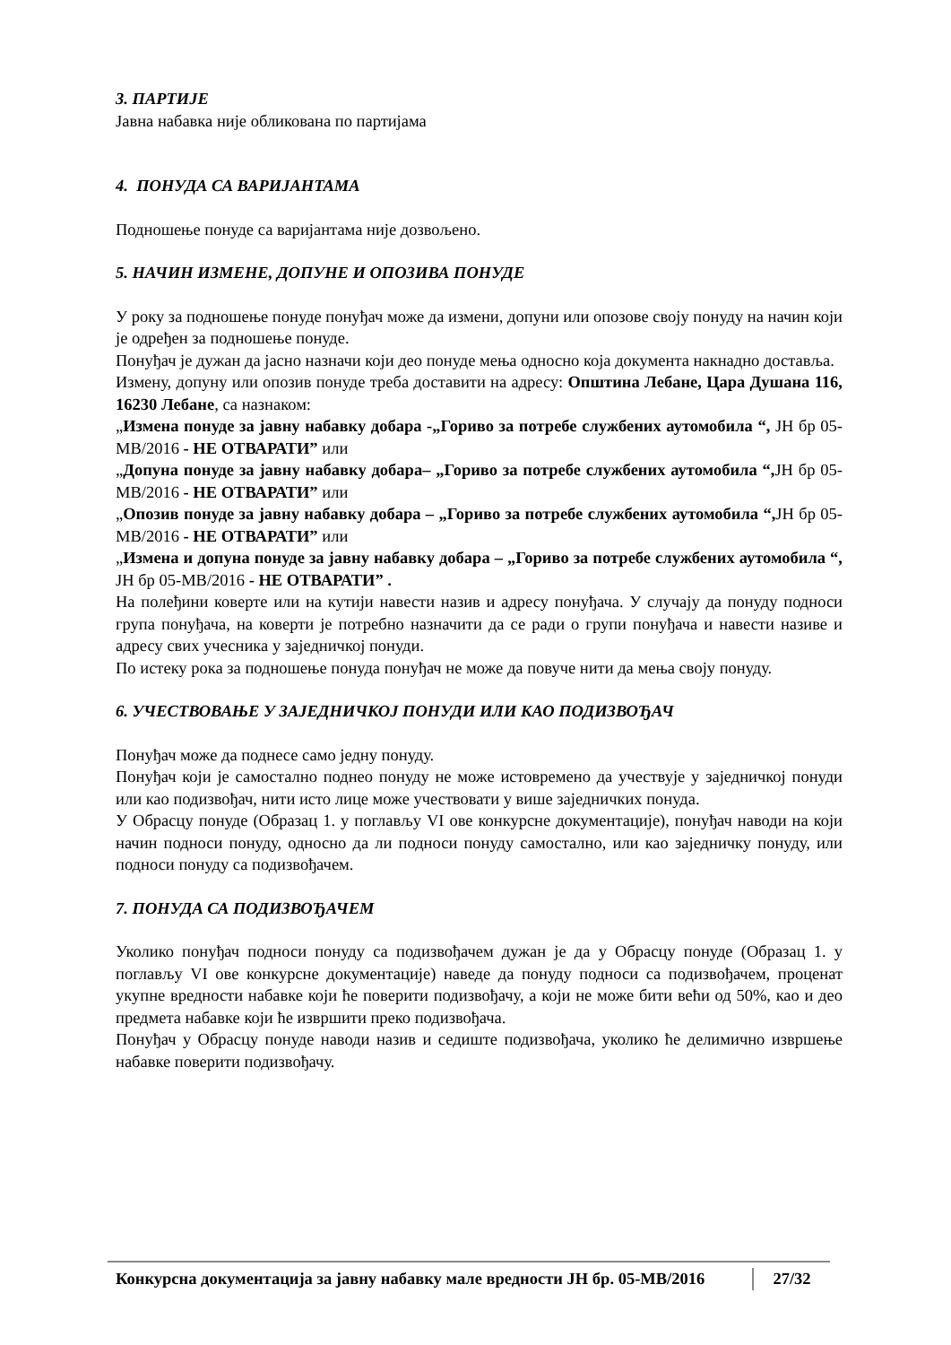3. ПАРТИЈЕ
Јавна набавка није обликована по партијама
4. ПОНУДА СА ВАРИЈАНТАМА
Подношење понуде са варијантама није дозвољено.
5. НАЧИН ИЗМЕНЕ, ДОПУНЕ И ОПОЗИВА ПОНУДЕ
У року за подношење понуде понуђач може да измени, допуни или опозове своју понуду на начин који је одређен за подношење понуде.
Понуђач је дужан да јасно назначи који део понуде мења односно која документа накнадно доставља.
Измену, допуну или опозив понуде треба доставити на адресу: Општина Лебане, Цара Душана 116, 16230 Лебане, са назнаком:
„Измена понуде за јавну набавку добара -„Гориво за потребе службених аутомобила “, ЈН бр 05-МВ/2016 - НЕ ОТВАРАТИ” или
„Допуна понуде за јавну набавку добара– „Гориво за потребе службених аутомобила “, ЈН бр 05-МВ/2016 - НЕ ОТВАРАТИ” или
„Опозив понуде за јавну набавку добара – „Гориво за потребе службених аутомобила “, ЈН бр 05-МВ/2016 - НЕ ОТВАРАТИ” или
„Измена и допуна понуде за јавну набавку добара – „Гориво за потребе службених аутомобила “, ЈН бр 05-МВ/2016 - НЕ ОТВАРАТИ” .
На полеђини коверте или на кутији навести назив и адресу понуђача. У случају да понуду подноси група понуђача, на коверти је потребно назначити да се ради о групи понуђача и навести називе и адресу свих учесника у заједничкој понуди.
По истеку рока за подношење понуда понуђач не може да повуче нити да мења своју понуду.
6. УЧЕСТВОВАЊЕ У ЗАЈЕДНИЧКОЈ ПОНУДИ ИЛИ КАО ПОДИЗВОЂАЧ
Понуђач може да поднесе само једну понуду.
Понуђач који је самостално поднео понуду не може истовремено да учествује у заједничкој понуди или као подизвођач, нити исто лице може учествовати у више заједничких понуда.
У Обрасцу понуде (Образац 1. у поглављу VI ове конкурсне документације), понуђач наводи на који начин подноси понуду, односно да ли подноси понуду самостално, или као заједничку понуду, или подноси понуду са подизвођачем.
7. ПОНУДА СА ПОДИЗВОЂАЧЕМ
Уколико понуђач подноси понуду са подизвођачем дужан је да у Обрасцу понуде (Образац 1. у поглављу VI ове конкурсне документације) наведе да понуду подноси са подизвођачем, проценат укупне вредности набавке који ће поверити подизвођачу, а који не може бити већи од 50%, као и део предмета набавке који ће извршити преко подизвођача.
Понуђач у Обрасцу понуде наводи назив и седиште подизвођача, уколико ће делимично извршење набавке поверити подизвођачу.
Конкурсна документација за јавну набавку мале вредности ЈН бр. 05-МВ/2016 27/32